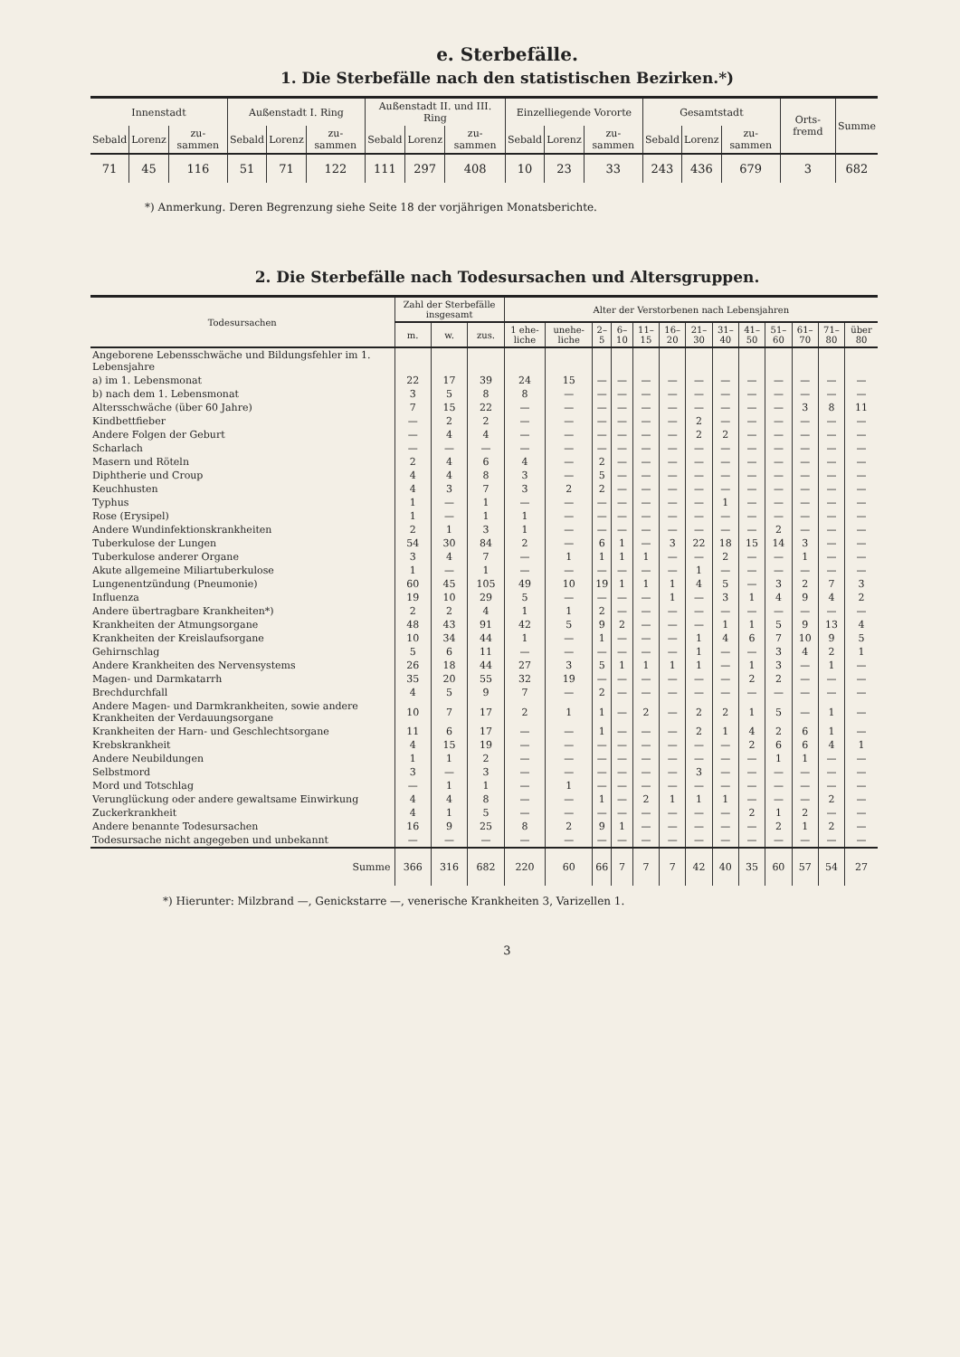e. Sterbefälle.
1. Die Sterbefälle nach den statistischen Bezirken.*)
| Innenstadt | | | Außenstadt I. Ring | | | Außenstadt II. und III. Ring | | | Einzelliegende Vororte | | | Gesamtstadt | | | Orts-fremd | Summe |
| --- | --- | --- | --- | --- | --- | --- | --- | --- | --- | --- | --- | --- | --- | --- | --- | --- |
| Sebald | Lorenz | zu-sammen | Sebald | Lorenz | zu-sammen | Sebald | Lorenz | zu-sammen | Sebald | Lorenz | zu-sammen | Sebald | Lorenz | zu-sammen | | |
| 71 | 45 | 116 | 51 | 71 | 122 | 111 | 297 | 408 | 10 | 23 | 33 | 243 | 436 | 679 | 3 | 682 |
*) Anmerkung. Deren Begrenzung siehe Seite 18 der vorjährigen Monatsberichte.
2. Die Sterbefälle nach Todesursachen und Altersgruppen.
| Todesursachen | Zahl der Sterbefälle insgesamt | | | Alter der Verstorbenen nach Lebensjahren | | | | | | | | | | | | |
| --- | --- | --- | --- | --- | --- | --- | --- | --- | --- | --- | --- | --- | --- | --- | --- | --- |
| | m. | w. | zus. | 1 ehe-liche | unehe-liche | 2–5 | 6–10 | 11–15 | 16–20 | 21–30 | 31–40 | 41–50 | 51–60 | 61–70 | 71–80 | über 80 |
| Angeborene Lebensschwäche und Bildungsfehler im 1. Lebensjahre | | | | | | | | | | | | | | | | |
| a) im 1. Lebensmonat | 22 | 17 | 39 | 24 | 15 | — | — | — | — | — | — | — | — | — | — | — |
| b) nach dem 1. Lebensmonat | 3 | 5 | 8 | 8 | — | — | — | — | — | — | — | — | — | — | — | — |
| Altersschwäche (über 60 Jahre) | 7 | 15 | 22 | — | — | — | — | — | — | — | — | — | — | 3 | 8 | 11 |
| Kindbettfieber | — | 2 | 2 | — | — | — | — | — | — | 2 | — | — | — | — | — | — |
| Andere Folgen der Geburt | — | 4 | 4 | — | — | — | — | — | — | 2 | 2 | — | — | — | — | — |
| Scharlach | — | — | — | — | — | — | — | — | — | — | — | — | — | — | — | — |
| Masern und Röteln | 2 | 4 | 6 | 4 | — | 2 | — | — | — | — | — | — | — | — | — | — |
| Diphtherie und Croup | 4 | 4 | 8 | 3 | — | 5 | — | — | — | — | — | — | — | — | — | — |
| Keuchhusten | 4 | 3 | 7 | 3 | 2 | 2 | — | — | — | — | — | — | — | — | — | — |
| Typhus | 1 | — | 1 | — | — | — | — | — | — | — | 1 | — | — | — | — | — |
| Rose (Erysipel) | 1 | — | 1 | 1 | — | — | — | — | — | — | — | — | — | — | — | — |
| Andere Wundinfektionskrankheiten | 2 | 1 | 3 | 1 | — | — | — | — | — | — | — | — | 2 | — | — | — |
| Tuberkulose der Lungen | 54 | 30 | 84 | 2 | — | 6 | 1 | — | 3 | 22 | 18 | 15 | 14 | 3 | — | — |
| Tuberkulose anderer Organe | 3 | 4 | 7 | — | 1 | 1 | 1 | 1 | — | — | 2 | — | — | 1 | — | — |
| Akute allgemeine Miliartuberkulose | 1 | — | 1 | — | — | — | — | — | — | 1 | — | — | — | — | — | — |
| Lungenentzündung (Pneumonie) | 60 | 45 | 105 | 49 | 10 | 19 | 1 | 1 | 1 | 4 | 5 | — | 3 | 2 | 7 | 3 |
| Influenza | 19 | 10 | 29 | 5 | — | — | — | — | 1 | — | 3 | 1 | 4 | 9 | 4 | 2 |
| Andere übertragbare Krankheiten*) | 2 | 2 | 4 | 1 | 1 | 2 | — | — | — | — | — | — | — | — | — | — |
| Krankheiten der Atmungsorgane | 48 | 43 | 91 | 42 | 5 | 9 | 2 | — | — | — | 1 | 1 | 5 | 9 | 13 | 4 |
| Krankheiten der Kreislaufsorgane | 10 | 34 | 44 | 1 | — | 1 | — | — | — | 1 | 4 | 6 | 7 | 10 | 9 | 5 |
| Gehirnschlag | 5 | 6 | 11 | — | — | — | — | — | — | 1 | — | — | 3 | 4 | 2 | 1 |
| Andere Krankheiten des Nervensystems | 26 | 18 | 44 | 27 | 3 | 5 | 1 | 1 | 1 | 1 | — | 1 | 3 | — | 1 | — |
| Magen- und Darmkatarrh | 35 | 20 | 55 | 32 | 19 | — | — | — | — | — | — | 2 | 2 | — | — | — |
| Brechdurchfall | 4 | 5 | 9 | 7 | — | 2 | — | — | — | — | — | — | — | — | — | — |
| Andere Magen- und Darmkrankheiten, sowie andere Krankheiten der Verdauungsorgane | 10 | 7 | 17 | 2 | 1 | 1 | — | 2 | — | 2 | 2 | 1 | 5 | — | 1 | — |
| Krankheiten der Harn- und Geschlechtsorgane | 11 | 6 | 17 | — | — | 1 | — | — | — | 2 | 1 | 4 | 2 | 6 | 1 | — |
| Krebskrankheit | 4 | 15 | 19 | — | — | — | — | — | — | — | — | 2 | 6 | 6 | 4 | 1 |
| Andere Neubildungen | 1 | 1 | 2 | — | — | — | — | — | — | — | — | — | 1 | 1 | — | — |
| Selbstmord | 3 | — | 3 | — | — | — | — | — | — | 3 | — | — | — | — | — | — |
| Mord und Totschlag | — | 1 | 1 | — | 1 | — | — | — | — | — | — | — | — | — | — | — |
| Verunglückung oder andere gewaltsame Einwirkung | 4 | 4 | 8 | — | — | 1 | — | 2 | 1 | 1 | 1 | — | — | — | 2 | — |
| Zuckerkrankheit | 4 | 1 | 5 | — | — | — | — | — | — | — | — | 2 | 1 | 2 | — | — |
| Andere benannte Todesursachen | 16 | 9 | 25 | 8 | 2 | 9 | 1 | — | — | — | — | — | 2 | 1 | 2 | — |
| Todesursache nicht angegeben und unbekannt | — | — | — | — | — | — | — | — | — | — | — | — | — | — | — | — |
| Summe | 366 | 316 | 682 | 220 | 60 | 66 | 7 | 7 | 7 | 42 | 40 | 35 | 60 | 57 | 54 | 27 |
*) Hierunter: Milzbrand —, Genickstarre —, venerische Krankheiten 3, Varizellen 1.
3